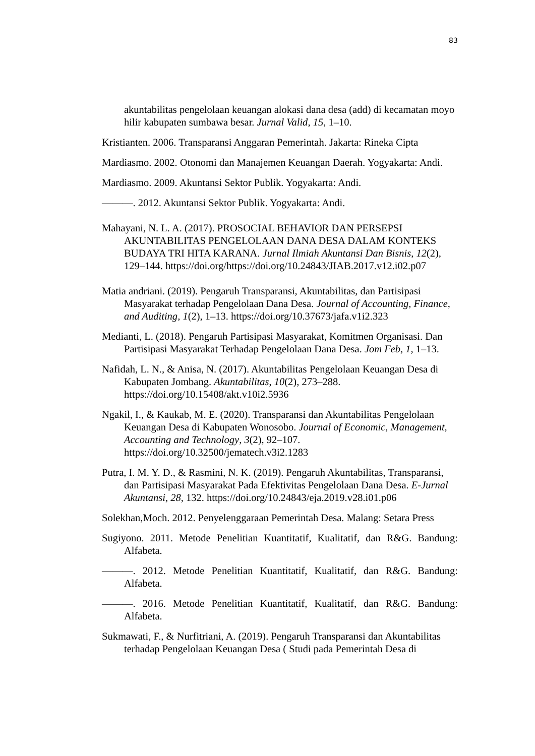83
akuntabilitas pengelolaan keuangan alokasi dana desa (add) di kecamatan moyo hilir kabupaten sumbawa besar. Jurnal Valid, 15, 1–10.
Kristianten. 2006. Transparansi Anggaran Pemerintah. Jakarta: Rineka Cipta
Mardiasmo. 2002. Otonomi dan Manajemen Keuangan Daerah. Yogyakarta: Andi.
Mardiasmo. 2009. Akuntansi Sektor Publik. Yogyakarta: Andi.
———. 2012. Akuntansi Sektor Publik. Yogyakarta: Andi.
Mahayani, N. L. A. (2017). PROSOCIAL BEHAVIOR DAN PERSEPSI AKUNTABILITAS PENGELOLAAN DANA DESA DALAM KONTEKS BUDAYA TRI HITA KARANA. Jurnal Ilmiah Akuntansi Dan Bisnis, 12(2), 129–144. https://doi.org/https://doi.org/10.24843/JIAB.2017.v12.i02.p07
Matia andriani. (2019). Pengaruh Transparansi, Akuntabilitas, dan Partisipasi Masyarakat terhadap Pengelolaan Dana Desa. Journal of Accounting, Finance, and Auditing, 1(2), 1–13. https://doi.org/10.37673/jafa.v1i2.323
Medianti, L. (2018). Pengaruh Partisipasi Masyarakat, Komitmen Organisasi. Dan Partisipasi Masyarakat Terhadap Pengelolaan Dana Desa. Jom Feb, 1, 1–13.
Nafidah, L. N., & Anisa, N. (2017). Akuntabilitas Pengelolaan Keuangan Desa di Kabupaten Jombang. Akuntabilitas, 10(2), 273–288. https://doi.org/10.15408/akt.v10i2.5936
Ngakil, I., & Kaukab, M. E. (2020). Transparansi dan Akuntabilitas Pengelolaan Keuangan Desa di Kabupaten Wonosobo. Journal of Economic, Management, Accounting and Technology, 3(2), 92–107. https://doi.org/10.32500/jematech.v3i2.1283
Putra, I. M. Y. D., & Rasmini, N. K. (2019). Pengaruh Akuntabilitas, Transparansi, dan Partisipasi Masyarakat Pada Efektivitas Pengelolaan Dana Desa. E-Jurnal Akuntansi, 28, 132. https://doi.org/10.24843/eja.2019.v28.i01.p06
Solekhan,Moch. 2012. Penyelenggaraan Pemerintah Desa. Malang: Setara Press
Sugiyono. 2011. Metode Penelitian Kuantitatif, Kualitatif, dan R&G. Bandung: Alfabeta.
———. 2012. Metode Penelitian Kuantitatif, Kualitatif, dan R&G. Bandung: Alfabeta.
———. 2016. Metode Penelitian Kuantitatif, Kualitatif, dan R&G. Bandung: Alfabeta.
Sukmawati, F., & Nurfitriani, A. (2019). Pengaruh Transparansi dan Akuntabilitas terhadap Pengelolaan Keuangan Desa ( Studi pada Pemerintah Desa di